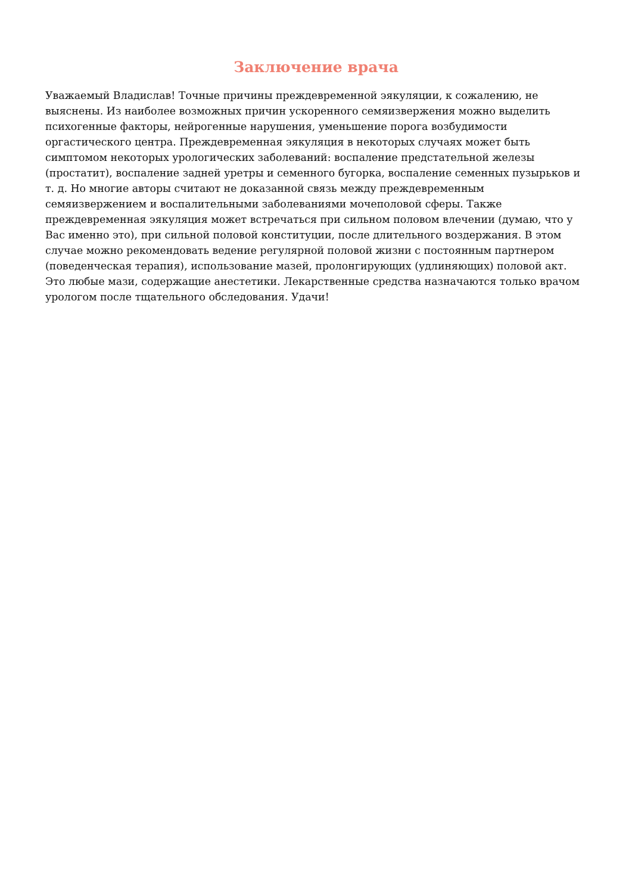Заключение врача
Уважаемый Владислав! Точные причины преждевременной эякуляции, к сожалению, не выяснены. Из наиболее возможных причин ускоренного семяизвержения можно выделить психогенные факторы, нейрогенные нарушения, уменьшение порога возбудимости оргастического центра. Преждевременная эякуляция в некоторых случаях может быть симптомом некоторых урологических заболеваний: воспаление предстательной железы (простатит), воспаление задней уретры и семенного бугорка, воспаление семенных пузырьков и т. д. Но многие авторы считают не доказанной связь между преждевременным семяизвержением и воспалительными заболеваниями мочеполовой сферы. Также преждевременная эякуляция может встречаться при сильном половом влечении (думаю, что у Вас именно это), при сильной половой конституции, после длительного воздержания. В этом случае можно рекомендовать ведение регулярной половой жизни с постоянным партнером (поведенческая терапия), использование мазей, пролонгирующих (удлиняющих) половой акт. Это любые мази, содержащие анестетики. Лекарственные средства назначаются только врачом урологом после тщательного обследования. Удачи!